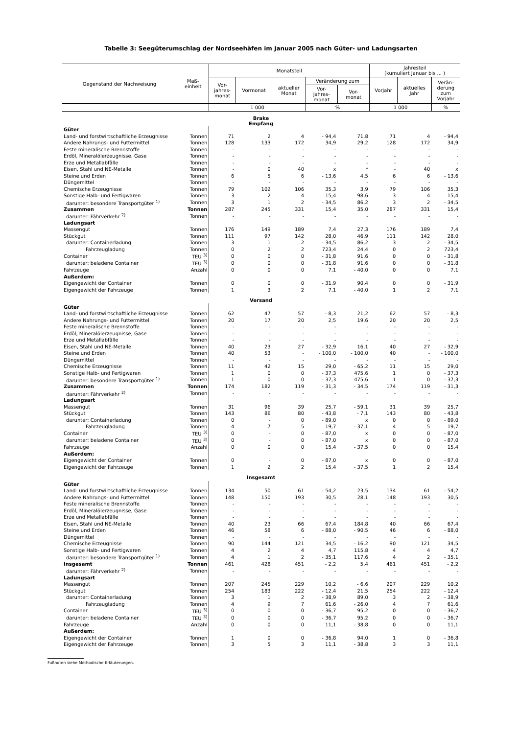Tabelle 3: Seegüterumschlag der Nordseehäfen im Januar 2005 nach Güter- und Ladungsarten
| Gegenstand der Nachweisung | Maß- einheit | Monatsteil | | | | | Jahresteil (kumuliert Januar bis ... ) | | |
| --- | --- | --- | --- | --- | --- | --- | --- | --- | --- |
| | | Vor- jahres- monat | Vormonat | aktueller Monat | Veränderung zum | | Vorjahr | aktuelles Jahr | Verän- derung zum Vorjahr |
| | | | | | Vor- jahres- monat | Vor- monat | | | |
| | | 1 000 | | | % | | 1 000 | | % |
| Brake Empfang | | | | | | | | | |
| Güter | | | | | | | | | |
| Land- und forstwirtschaftliche Erzeugnisse | Tonnen | 71 | 2 | 4 | - 94,4 | 71,8 | 71 | 4 | - 94,4 |
| Andere Nahrungs- und Futtermittel | Tonnen | 128 | 133 | 172 | 34,9 | 29,2 | 128 | 172 | 34,9 |
| Feste mineralische Brennstoffe | Tonnen | - | - | - | - | - | - | - | - |
| Erdöl, Mineralölerzeugnisse, Gase | Tonnen | - | - | - | - | - | - | - | - |
| Erze und Metallabfälle | Tonnen | - | - | - | - | - | - | - | - |
| Eisen, Stahl und NE-Metalle | Tonnen | - | 0 | 40 | x | * | - | 40 | x |
| Steine und Erden | Tonnen | 6 | 5 | 6 | - 13,6 | 4,5 | 6 | 6 | - 13,6 |
| Düngemittel | Tonnen | - | - | - | - | - | - | - | - |
| Chemische Erzeugnisse | Tonnen | 79 | 102 | 106 | 35,3 | 3,9 | 79 | 106 | 35,3 |
| Sonstige Halb- und Fertigwaren | Tonnen | 3 | 2 | 4 | 15,4 | 98,6 | 3 | 4 | 15,4 |
| darunter: besondere Transportgüter <sup>1)</sup> | Tonnen | 3 | 1 | 2 | - 34,5 | 86,2 | 3 | 2 | - 34,5 |
| Zusammen | Tonnen | 287 | 245 | 331 | 15,4 | 35,0 | 287 | 331 | 15,4 |
| darunter: Fährverkehr <sup>2)</sup> | Tonnen | - | - | - | - | - | - | - | - |
| Ladungsart | | | | | | | | | |
| Massengut | Tonnen | 176 | 149 | 189 | 7,4 | 27,3 | 176 | 189 | 7,4 |
| Stückgut | Tonnen | 111 | 97 | 142 | 28,0 | 46,9 | 111 | 142 | 28,0 |
| darunter: Containerladung | Tonnen | 3 | 1 | 2 | - 34,5 | 86,2 | 3 | 2 | - 34,5 |
| Fahrzeugladung | Tonnen | 0 | 2 | 2 | 723,4 | 24,4 | 0 | 2 | 723,4 |
| Container | TEU <sup>3)</sup> | 0 | 0 | 0 | - 31,8 | 91,6 | 0 | 0 | - 31,8 |
| darunter: beladene Container | TEU <sup>3)</sup> | 0 | 0 | 0 | - 31,8 | 91,6 | 0 | 0 | - 31,8 |
| Fahrzeuge | Anzahl | 0 | 0 | 0 | 7,1 | - 40,0 | 0 | 0 | 7,1 |
| Außerdem: | | | | | | | | | |
| Eigengewicht der Container | Tonnen | 0 | 0 | 0 | - 31,9 | 90,4 | 0 | 0 | - 31,9 |
| Eigengewicht der Fahrzeuge | Tonnen | 1 | 3 | 2 | 7,1 | - 40,0 | 1 | 2 | 7,1 |
| Versand | | | | | | | | | |
| Güter | | | | | | | | | |
| Land- und forstwirtschaftliche Erzeugnisse | Tonnen | 62 | 47 | 57 | - 8,3 | 21,2 | 62 | 57 | - 8,3 |
| Andere Nahrungs- und Futtermittel | Tonnen | 20 | 17 | 20 | 2,5 | 19,6 | 20 | 20 | 2,5 |
| Feste mineralische Brennstoffe | Tonnen | - | - | - | - | - | - | - | - |
| Erdöl, Mineralölerzeugnisse, Gase | Tonnen | - | - | - | - | - | - | - | - |
| Erze und Metallabfälle | Tonnen | - | - | - | - | - | - | - | - |
| Eisen, Stahl und NE-Metalle | Tonnen | 40 | 23 | 27 | - 32,9 | 16,1 | 40 | 27 | - 32,9 |
| Steine und Erden | Tonnen | 40 | 53 | - | - 100,0 | - 100,0 | 40 | - | - 100,0 |
| Düngemittel | Tonnen | - | - | - | - | - | - | - | - |
| Chemische Erzeugnisse | Tonnen | 11 | 42 | 15 | 29,0 | - 65,2 | 11 | 15 | 29,0 |
| Sonstige Halb- und Fertigwaren | Tonnen | 1 | 0 | 0 | - 37,3 | 475,6 | 1 | 0 | - 37,3 |
| darunter: besondere Transportgüter <sup>1)</sup> | Tonnen | 1 | 0 | 0 | - 37,3 | 475,6 | 1 | 0 | - 37,3 |
| Zusammen | Tonnen | 174 | 182 | 119 | - 31,3 | - 34,5 | 174 | 119 | - 31,3 |
| darunter: Fährverkehr <sup>2)</sup> | Tonnen | - | - | - | - | - | - | - | - |
| Ladungsart | | | | | | | | | |
| Massengut | Tonnen | 31 | 96 | 39 | 25,7 | - 59,1 | 31 | 39 | 25,7 |
| Stückgut | Tonnen | 143 | 86 | 80 | - 43,8 | - 7,1 | 143 | 80 | - 43,8 |
| darunter: Containerladung | Tonnen | 0 | - | 0 | - 89,0 | x | 0 | 0 | - 89,0 |
| Fahrzeugladung | Tonnen | 4 | 7 | 5 | 19,7 | - 37,1 | 4 | 5 | 19,7 |
| Container | TEU <sup>3)</sup> | 0 | - | 0 | - 87,0 | x | 0 | 0 | - 87,0 |
| darunter: beladene Container | TEU <sup>3)</sup> | 0 | - | 0 | - 87,0 | x | 0 | 0 | - 87,0 |
| Fahrzeuge | Anzahl | 0 | 0 | 0 | 15,4 | - 37,5 | 0 | 0 | 15,4 |
| Außerdem: | | | | | | | | | |
| Eigengewicht der Container | Tonnen | 0 | - | 0 | - 87,0 | x | 0 | 0 | - 87,0 |
| Eigengewicht der Fahrzeuge | Tonnen | 1 | 2 | 2 | 15,4 | - 37,5 | 1 | 2 | 15,4 |
| Insgesamt | | | | | | | | | |
| Güter | | | | | | | | | |
| Land- und forstwirtschaftliche Erzeugnisse | Tonnen | 134 | 50 | 61 | - 54,2 | 23,5 | 134 | 61 | - 54,2 |
| Andere Nahrungs- und Futtermittel | Tonnen | 148 | 150 | 193 | 30,5 | 28,1 | 148 | 193 | 30,5 |
| Feste mineralische Brennstoffe | Tonnen | - | - | - | - | - | - | - | - |
| Erdöl, Mineralölerzeugnisse, Gase | Tonnen | - | - | - | - | - | - | - | - |
| Erze und Metallabfälle | Tonnen | - | - | - | - | - | - | - | - |
| Eisen, Stahl und NE-Metalle | Tonnen | 40 | 23 | 66 | 67,4 | 184,8 | 40 | 66 | 67,4 |
| Steine und Erden | Tonnen | 46 | 58 | 6 | - 88,0 | - 90,5 | 46 | 6 | - 88,0 |
| Düngemittel | Tonnen | - | - | - | - | - | - | - | - |
| Chemische Erzeugnisse | Tonnen | 90 | 144 | 121 | 34,5 | - 16,2 | 90 | 121 | 34,5 |
| Sonstige Halb- und Fertigwaren | Tonnen | 4 | 2 | 4 | 4,7 | 115,8 | 4 | 4 | 4,7 |
| darunter: besondere Transportgüter <sup>1)</sup> | Tonnen | 4 | 1 | 2 | - 35,1 | 117,6 | 4 | 2 | - 35,1 |
| Insgesamt | Tonnen | 461 | 428 | 451 | - 2,2 | 5,4 | 461 | 451 | - 2,2 |
| darunter: Fährverkehr <sup>2)</sup> | Tonnen | - | - | - | - | - | - | - | - |
| Ladungsart | | | | | | | | | |
| Massengut | Tonnen | 207 | 245 | 229 | 10,2 | - 6,6 | 207 | 229 | 10,2 |
| Stückgut | Tonnen | 254 | 183 | 222 | - 12,4 | 21,5 | 254 | 222 | - 12,4 |
| darunter: Containerladung | Tonnen | 3 | 1 | 2 | - 38,9 | 89,0 | 3 | 2 | - 38,9 |
| Fahrzeugladung | Tonnen | 4 | 9 | 7 | 61,6 | - 26,0 | 4 | 7 | 61,6 |
| Container | TEU <sup>3)</sup> | 0 | 0 | 0 | - 36,7 | 95,2 | 0 | 0 | - 36,7 |
| darunter: beladene Container | TEU <sup>3)</sup> | 0 | 0 | 0 | - 36,7 | 95,2 | 0 | 0 | - 36,7 |
| Fahrzeuge | Anzahl | 0 | 0 | 0 | 11,1 | - 38,8 | 0 | 0 | 11,1 |
| Außerdem: | | | | | | | | | |
| Eigengewicht der Container | Tonnen | 1 | 0 | 0 | - 36,8 | 94,0 | 1 | 0 | - 36,8 |
| Eigengewicht der Fahrzeuge | Tonnen | 3 | 5 | 3 | 11,1 | - 38,8 | 3 | 3 | 11,1 |
Fußnoten siehe Methodische Erläuterungen.